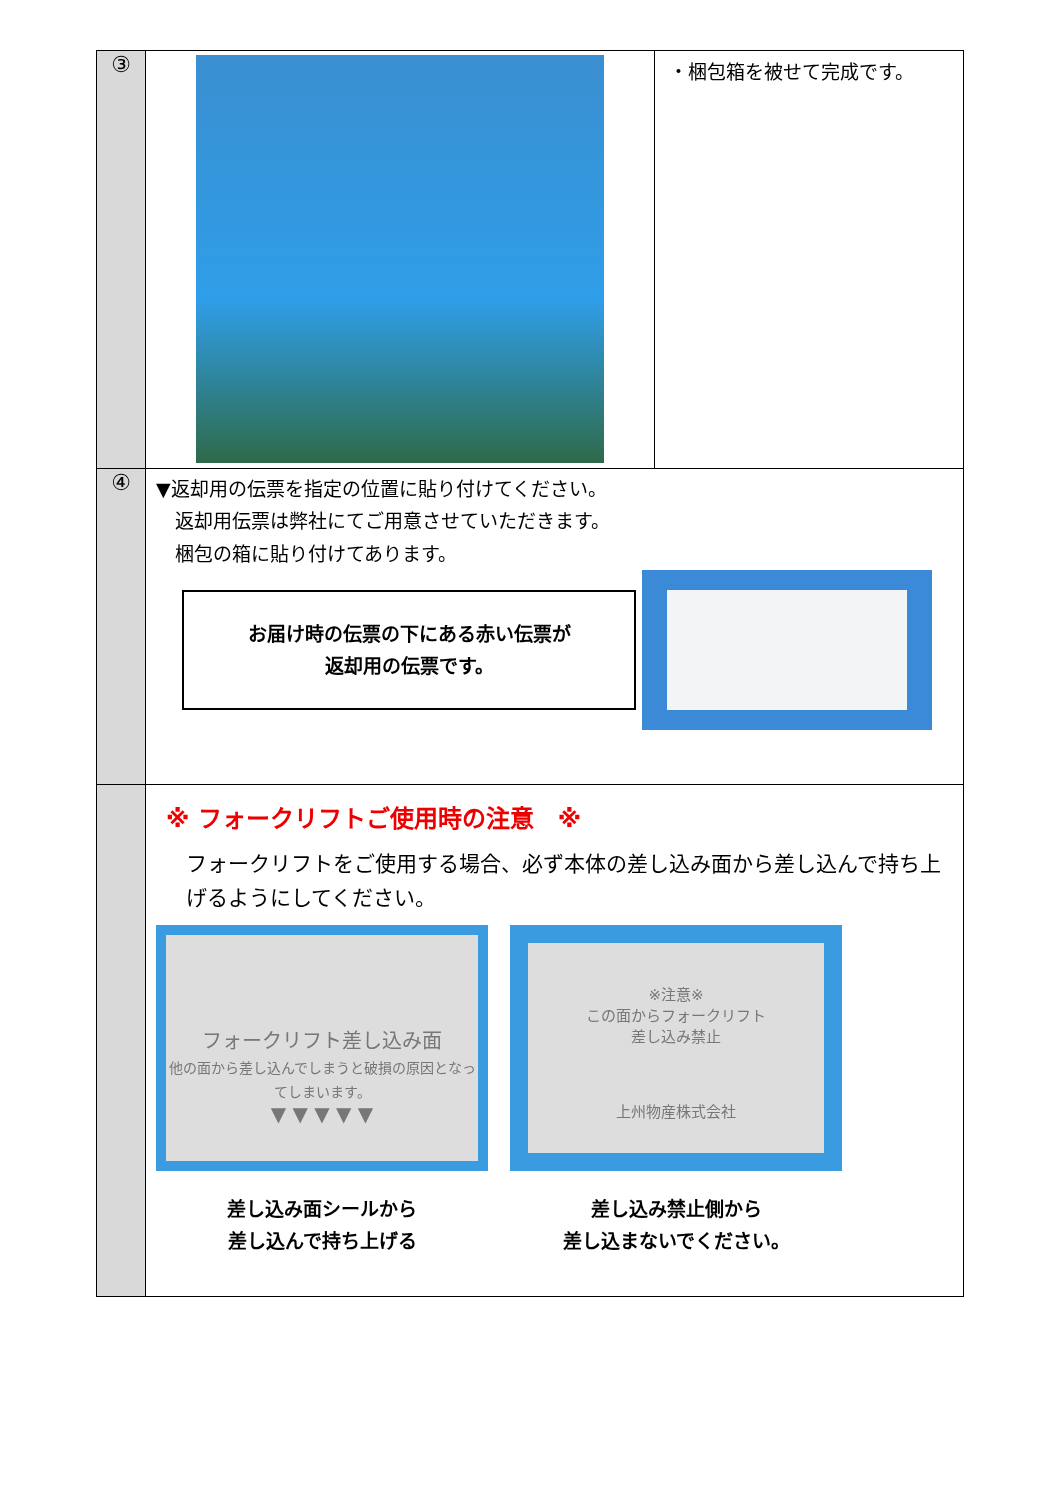| ③ | | ・梱包箱を被せて完成です。 |
| ④ | ▼返却用の伝票を指定の位置に貼り付けてください。 返却用伝票は弊社にてご用意させていただきます。 梱包の箱に貼り付けてあります。 お届け時の伝票の下にある赤い伝票が 返却用の伝票です。 | |
| | ※ フォークリフトご使用時の注意 ※ フォークリフトをご使用する場合、必ず本体の差し込み面から差し込んで持ち上げるようにしてください。 フォークリフト差し込み面 他の面から差し込んでしまうと破損の原因となってしまいます。 ▼ ▼ ▼ ▼ ▼ 差し込み面シールから 差し込んで持ち上げる ※注意※ この面からフォークリフト 差し込み禁止 上州物産株式会社 差し込み禁止側から 差し込まないでください。 | |